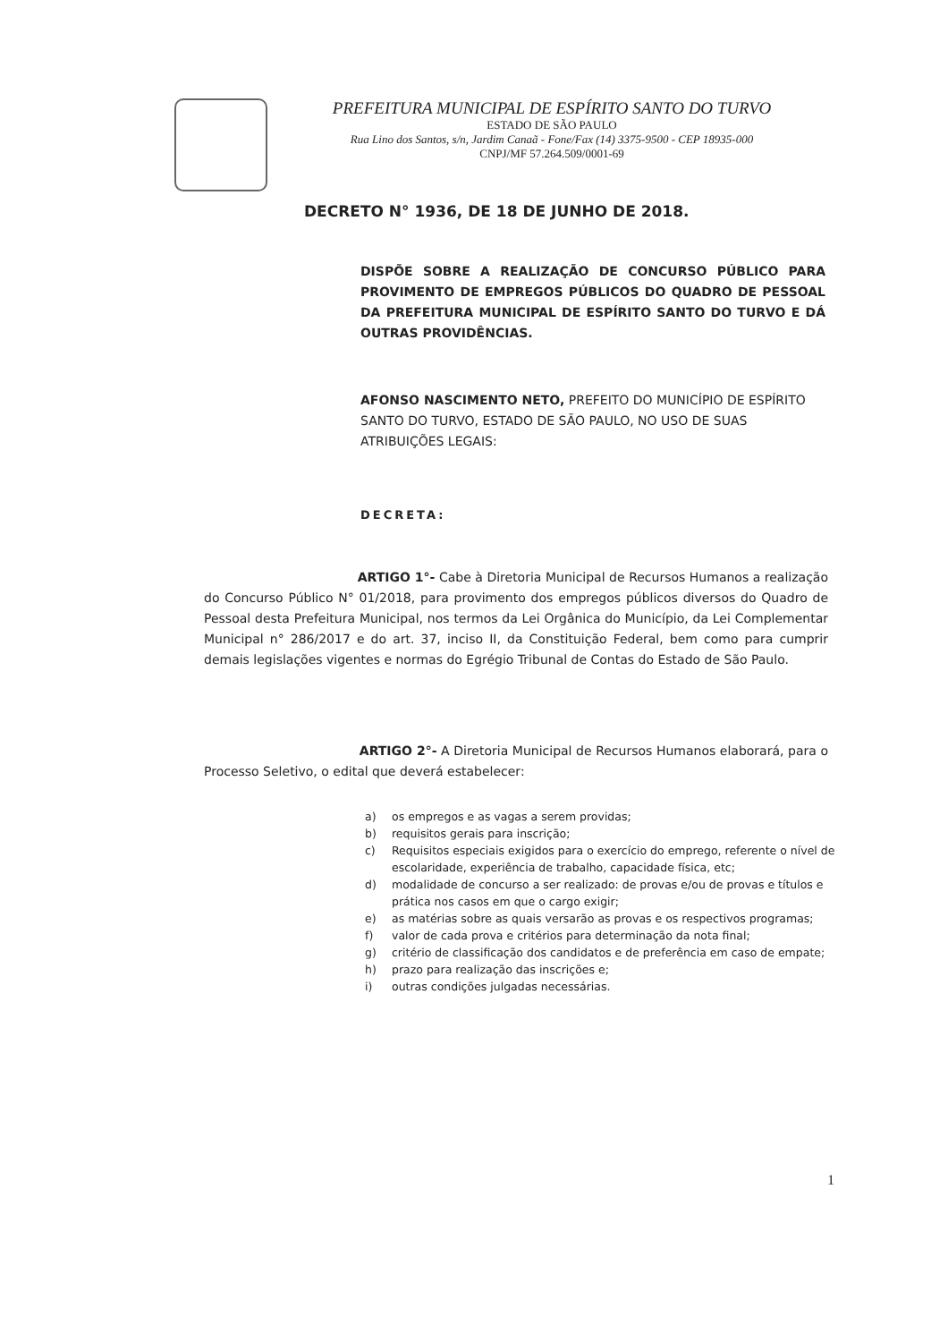PREFEITURA MUNICIPAL DE ESPÍRITO SANTO DO TURVO
ESTADO DE SÃO PAULO
Rua Lino dos Santos, s/n, Jardim Canaã - Fone/Fax (14) 3375-9500 - CEP 18935-000
CNPJ/MF 57.264.509/0001-69
DECRETO N° 1936, DE 18 DE JUNHO DE 2018.
DISPÕE SOBRE A REALIZAÇÃO DE CONCURSO PÚBLICO PARA PROVIMENTO DE EMPREGOS PÚBLICOS DO QUADRO DE PESSOAL DA PREFEITURA MUNICIPAL DE ESPÍRITO SANTO DO TURVO E DÁ OUTRAS PROVIDÊNCIAS.
AFONSO NASCIMENTO NETO, PREFEITO DO MUNICÍPIO DE ESPÍRITO SANTO DO TURVO, ESTADO DE SÃO PAULO, NO USO DE SUAS ATRIBUIÇÕES LEGAIS:
DECRETA:
ARTIGO 1°- Cabe à Diretoria Municipal de Recursos Humanos a realização do Concurso Público N° 01/2018, para provimento dos empregos públicos diversos do Quadro de Pessoal desta Prefeitura Municipal, nos termos da Lei Orgânica do Município, da Lei Complementar Municipal n° 286/2017 e do art. 37, inciso II, da Constituição Federal, bem como para cumprir demais legislações vigentes e normas do Egrégio Tribunal de Contas do Estado de São Paulo.
ARTIGO 2°- A Diretoria Municipal de Recursos Humanos elaborará, para o Processo Seletivo, o edital que deverá estabelecer:
a) os empregos e as vagas a serem providas;
b) requisitos gerais para inscrição;
c) Requisitos especiais exigidos para o exercício do emprego, referente o nível de escolaridade, experiência de trabalho, capacidade física, etc;
d) modalidade de concurso a ser realizado: de provas e/ou de provas e títulos e prática nos casos em que o cargo exigir;
e) as matérias sobre as quais versarão as provas e os respectivos programas;
f) valor de cada prova e critérios para determinação da nota final;
g) critério de classificação dos candidatos e de preferência em caso de empate;
h) prazo para realização das inscrições e;
i) outras condições julgadas necessárias.
1